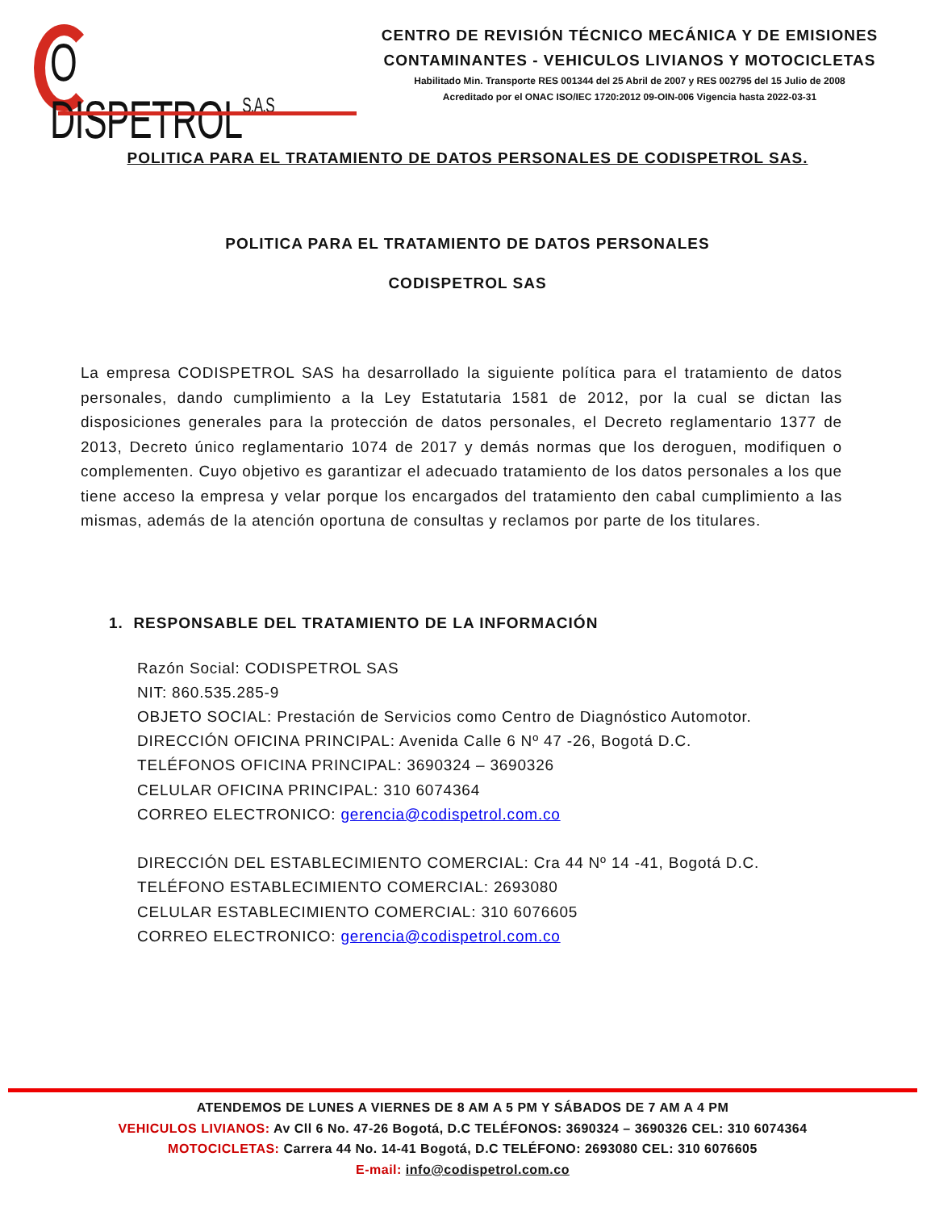O DISPETROLS.A.S
CENTRO DE REVISIÓN TÉCNICO MECÁNICA Y DE EMISIONES
CONTAMINANTES - VEHICULOS LIVIANOS Y MOTOCICLETAS
Habilitado Min. Transporte RES 001344 del 25 Abril de 2007 y RES 002795 del 15 Julio de 2008
Acreditado por el ONAC ISO/IEC 1720:2012 09-OIN-006 Vigencia hasta 2022-03-31
POLITICA PARA EL TRATAMIENTO DE DATOS PERSONALES DE CODISPETROL SAS.
POLITICA PARA EL TRATAMIENTO DE DATOS PERSONALES
CODISPETROL SAS
La empresa CODISPETROL SAS ha desarrollado la siguiente política para el tratamiento de datos personales, dando cumplimiento a la Ley Estatutaria 1581 de 2012, por la cual se dictan las disposiciones generales para la protección de datos personales, el Decreto reglamentario 1377 de 2013, Decreto único reglamentario 1074 de 2017 y demás normas que los deroguen, modifiquen o complementen. Cuyo objetivo es garantizar el adecuado tratamiento de los datos personales a los que tiene acceso la empresa y velar porque los encargados del tratamiento den cabal cumplimiento a las mismas, además de la atención oportuna de consultas y reclamos por parte de los titulares.
1. RESPONSABLE DEL TRATAMIENTO DE LA INFORMACIÓN
Razón Social: CODISPETROL SAS
NIT: 860.535.285-9
OBJETO SOCIAL: Prestación de Servicios como Centro de Diagnóstico Automotor.
DIRECCIÓN OFICINA PRINCIPAL: Avenida Calle 6 Nº 47 -26, Bogotá D.C.
TELÉFONOS OFICINA PRINCIPAL: 3690324 – 3690326
CELULAR OFICINA PRINCIPAL: 310 6074364
CORREO ELECTRONICO: gerencia@codispetrol.com.co
DIRECCIÓN DEL ESTABLECIMIENTO COMERCIAL: Cra 44 Nº 14 -41, Bogotá D.C.
TELÉFONO ESTABLECIMIENTO COMERCIAL: 2693080
CELULAR ESTABLECIMIENTO COMERCIAL: 310 6076605
CORREO ELECTRONICO: gerencia@codispetrol.com.co
ATENDEMOS DE LUNES A VIERNES DE 8 AM A 5 PM Y SÁBADOS DE 7 AM A 4 PM
VEHICULOS LIVIANOS: Av Cll 6 No. 47-26 Bogotá, D.C TELÉFONOS: 3690324 – 3690326 CEL: 310 6074364
MOTOCICLETAS: Carrera 44 No. 14-41 Bogotá, D.C TELÉFONO: 2693080 CEL: 310 6076605
E-mail: info@codispetrol.com.co